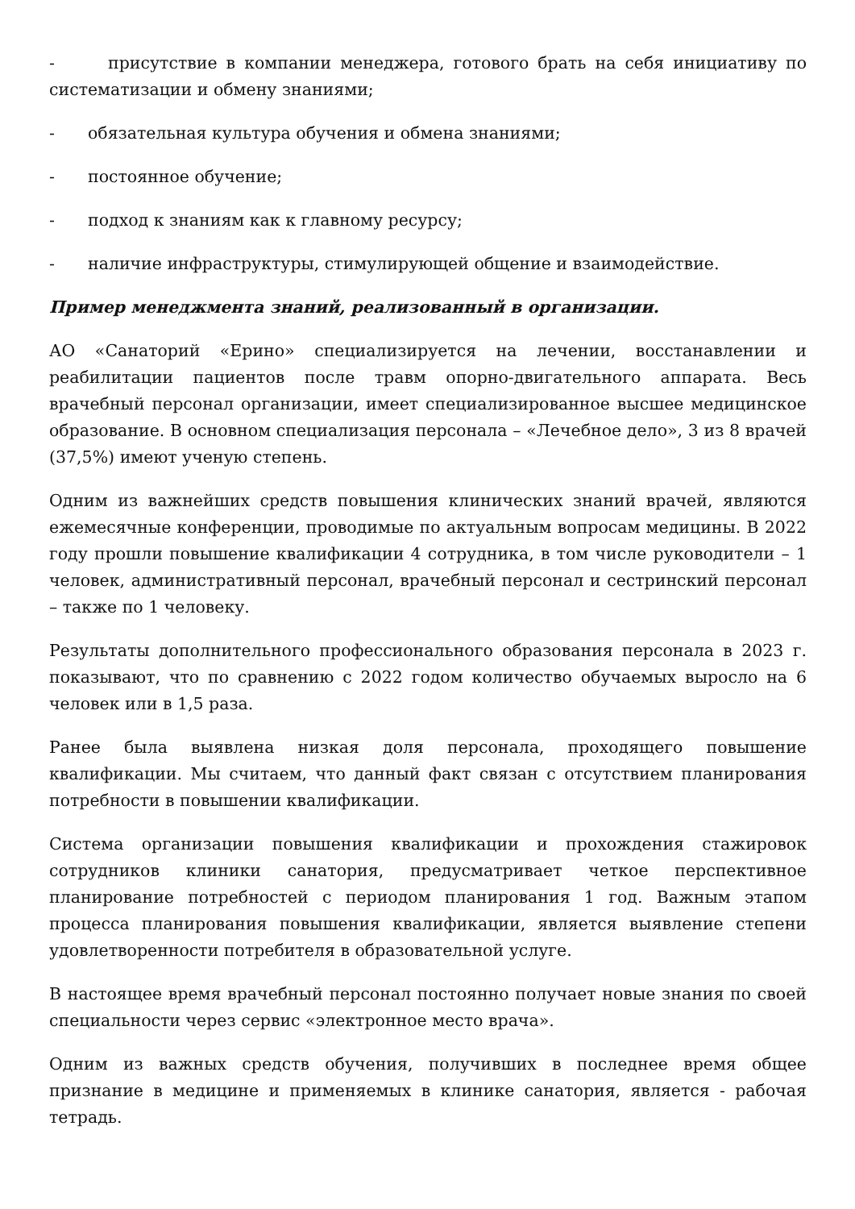- присутствие в компании менеджера, готового брать на себя инициативу по систематизации и обмену знаниями;
- обязательная культура обучения и обмена знаниями;
- постоянное обучение;
- подход к знаниям как к главному ресурсу;
- наличие инфраструктуры, стимулирующей общение и взаимодействие.
Пример менеджмента знаний, реализованный в организации.
АО «Санаторий «Ерино» специализируется на лечении, восстанавлении и реабилитации пациентов после травм опорно-двигательного аппарата. Весь врачебный персонал организации, имеет специализированное высшее медицинское образование. В основном специализация персонала – «Лечебное дело», 3 из 8 врачей (37,5%) имеют ученую степень.
Одним из важнейших средств повышения клинических знаний врачей, являются ежемесячные конференции, проводимые по актуальным вопросам медицины. В 2022 году прошли повышение квалификации 4 сотрудника, в том числе руководители – 1 человек, административный персонал, врачебный персонал и сестринский персонал – также по 1 человеку.
Результаты дополнительного профессионального образования персонала в 2023 г. показывают, что по сравнению с 2022 годом количество обучаемых выросло на 6 человек или в 1,5 раза.
Ранее была выявлена низкая доля персонала, проходящего повышение квалификации. Мы считаем, что данный факт связан с отсутствием планирования потребности в повышении квалификации.
Система организации повышения квалификации и прохождения стажировок сотрудников клиники санатория, предусматривает четкое перспективное планирование потребностей с периодом планирования 1 год. Важным этапом процесса планирования повышения квалификации, является выявление степени удовлетворенности потребителя в образовательной услуге.
В настоящее время врачебный персонал постоянно получает новые знания по своей специальности через сервис «электронное место врача».
Одним из важных средств обучения, получивших в последнее время общее признание в медицине и применяемых в клинике санатория, является - рабочая тетрадь.